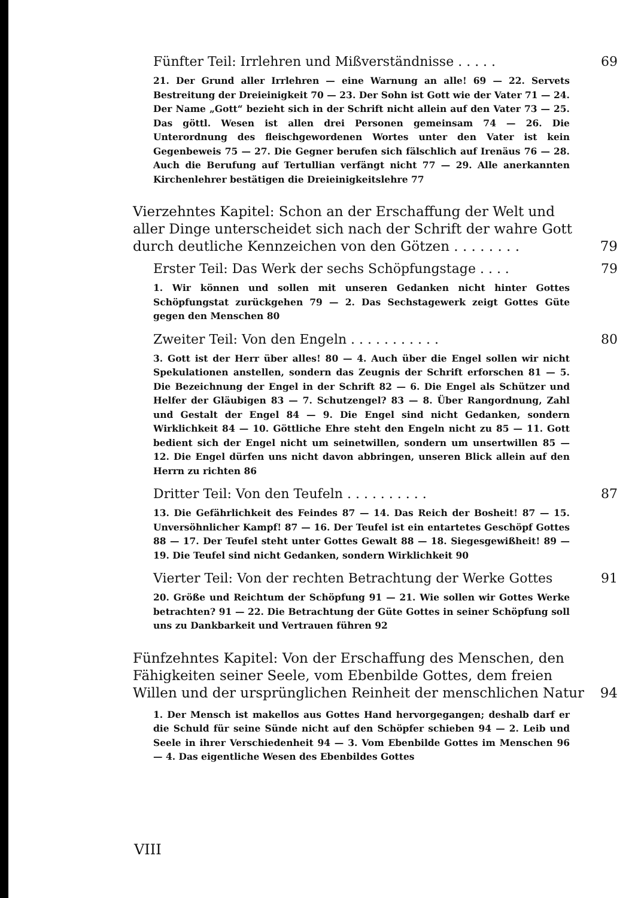Fünfter Teil: Irrlehren und Mißverständnisse . . . . . 69
21. Der Grund aller Irrlehren — eine Warnung an alle! 69 — 22. Servets Bestreitung der Dreieinigkeit 70 — 23. Der Sohn ist Gott wie der Vater 71 — 24. Der Name „Gott“ bezieht sich in der Schrift nicht allein auf den Vater 73 — 25. Das göttl. Wesen ist allen drei Personen gemeinsam 74 — 26. Die Unterordnung des fleischgewordenen Wortes unter den Vater ist kein Gegenbeweis 75 — 27. Die Gegner berufen sich fälschlich auf Irenäus 76 — 28. Auch die Berufung auf Tertullian verfängt nicht 77 — 29. Alle anerkannten Kirchenlehrer bestätigen die Dreieinigkeitslehre 77
Vierzehntes Kapitel: Schon an der Erschaffung der Welt und aller Dinge unterscheidet sich nach der Schrift der wahre Gott durch deutliche Kennzeichen von den Götzen . . . . . . . . 79
Erster Teil: Das Werk der sechs Schöpfungstage . . . . 79
1. Wir können und sollen mit unseren Gedanken nicht hinter Gottes Schöpfungstat zurückgehen 79 — 2. Das Sechstagewerk zeigt Gottes Güte gegen den Menschen 80
Zweiter Teil: Von den Engeln . . . . . . . . . . . 80
3. Gott ist der Herr über alles! 80 — 4. Auch über die Engel sollen wir nicht Spekulationen anstellen, sondern das Zeugnis der Schrift erforschen 81 — 5. Die Bezeichnung der Engel in der Schrift 82 — 6. Die Engel als Schützer und Helfer der Gläubigen 83 — 7. Schutzengel? 83 — 8. Über Rangordnung, Zahl und Gestalt der Engel 84 — 9. Die Engel sind nicht Gedanken, sondern Wirklichkeit 84 — 10. Göttliche Ehre steht den Engeln nicht zu 85 — 11. Gott bedient sich der Engel nicht um seinetwillen, sondern um unsertwillen 85 — 12. Die Engel dürfen uns nicht davon abbringen, unseren Blick allein auf den Herrn zu richten 86
Dritter Teil: Von den Teufeln . . . . . . . . . . 87
13. Die Gefährlichkeit des Feindes 87 — 14. Das Reich der Bosheit! 87 — 15. Unversöhnlicher Kampf! 87 — 16. Der Teufel ist ein entartetes Geschöpf Gottes 88 — 17. Der Teufel steht unter Gottes Gewalt 88 — 18. Siegesgewißheit! 89 — 19. Die Teufel sind nicht Gedanken, sondern Wirklichkeit 90
Vierter Teil: Von der rechten Betrachtung der Werke Gottes 91
20. Größe und Reichtum der Schöpfung 91 — 21. Wie sollen wir Gottes Werke betrachten? 91 — 22. Die Betrachtung der Güte Gottes in seiner Schöpfung soll uns zu Dankbarkeit und Vertrauen führen 92
Fünfzehntes Kapitel: Von der Erschaffung des Menschen, den Fähigkeiten seiner Seele, vom Ebenbilde Gottes, dem freien Willen und der ursprünglichen Reinheit der menschlichen Natur 94
1. Der Mensch ist makellos aus Gottes Hand hervorgegangen; deshalb darf er die Schuld für seine Sünde nicht auf den Schöpfer schieben 94 — 2. Leib und Seele in ihrer Verschiedenheit 94 — 3. Vom Ebenbilde Gottes im Menschen 96 — 4. Das eigentliche Wesen des Ebenbildes Gottes
VIII